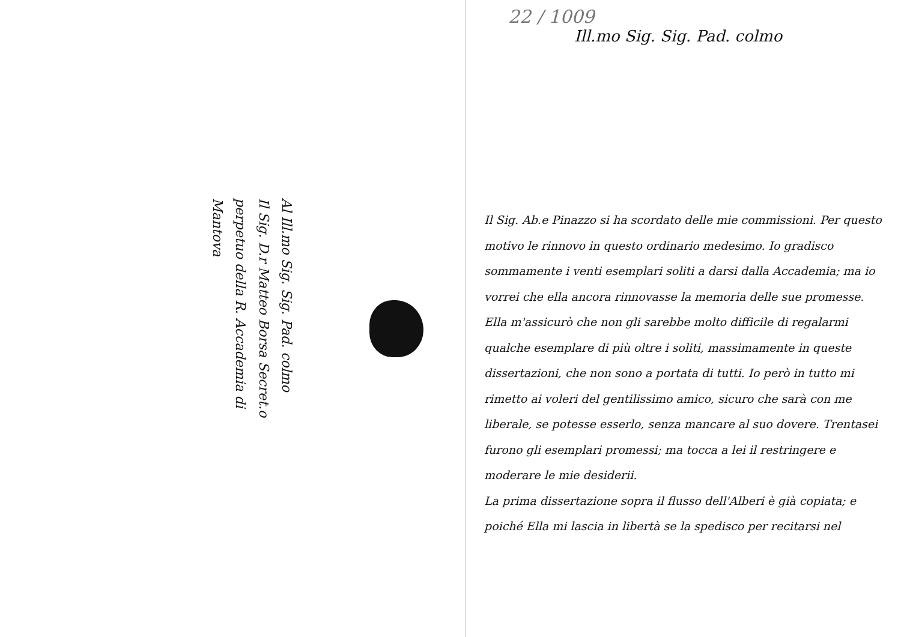Al Ill.mo Sig. Sig. Pad. colmo
Il Sig. D.r Matteo Borsa Secret.o
perpetuo della R. Accademia di
Mantova
22 / 1009 Ill.mo Sig. Sig. Pad. colmo
Il Sig. Ab.e Pinazzo si ha scordato delle mie commissioni. Per questo motivo le rinnovo in questo ordinario medesimo. Io gradisco sommamente i venti esemplari soliti a darsi dalla Accademia; ma io vorrei che ella ancora rinnovasse la memoria delle sue promesse. Ella m'assicurò che non gli sarebbe molto difficile di regalarmi qualche esemplare di più oltre i soliti, massimamente in queste dissertazioni, che non sono a portata di tutti. Io però in tutto mi rimetto ai voleri del gentilissimo amico, sicuro che sarà con me liberale, se potesse esserlo, senza mancare al suo dovere. Trentasei furono gli esemplari promessi; ma tocca a lei il restringere e moderare le mie desiderii.
La prima dissertazione sopra il flusso dell'Alberi è già copiata; e poiché Ella mi lascia in libertà se la spedisco per recitarsi nel